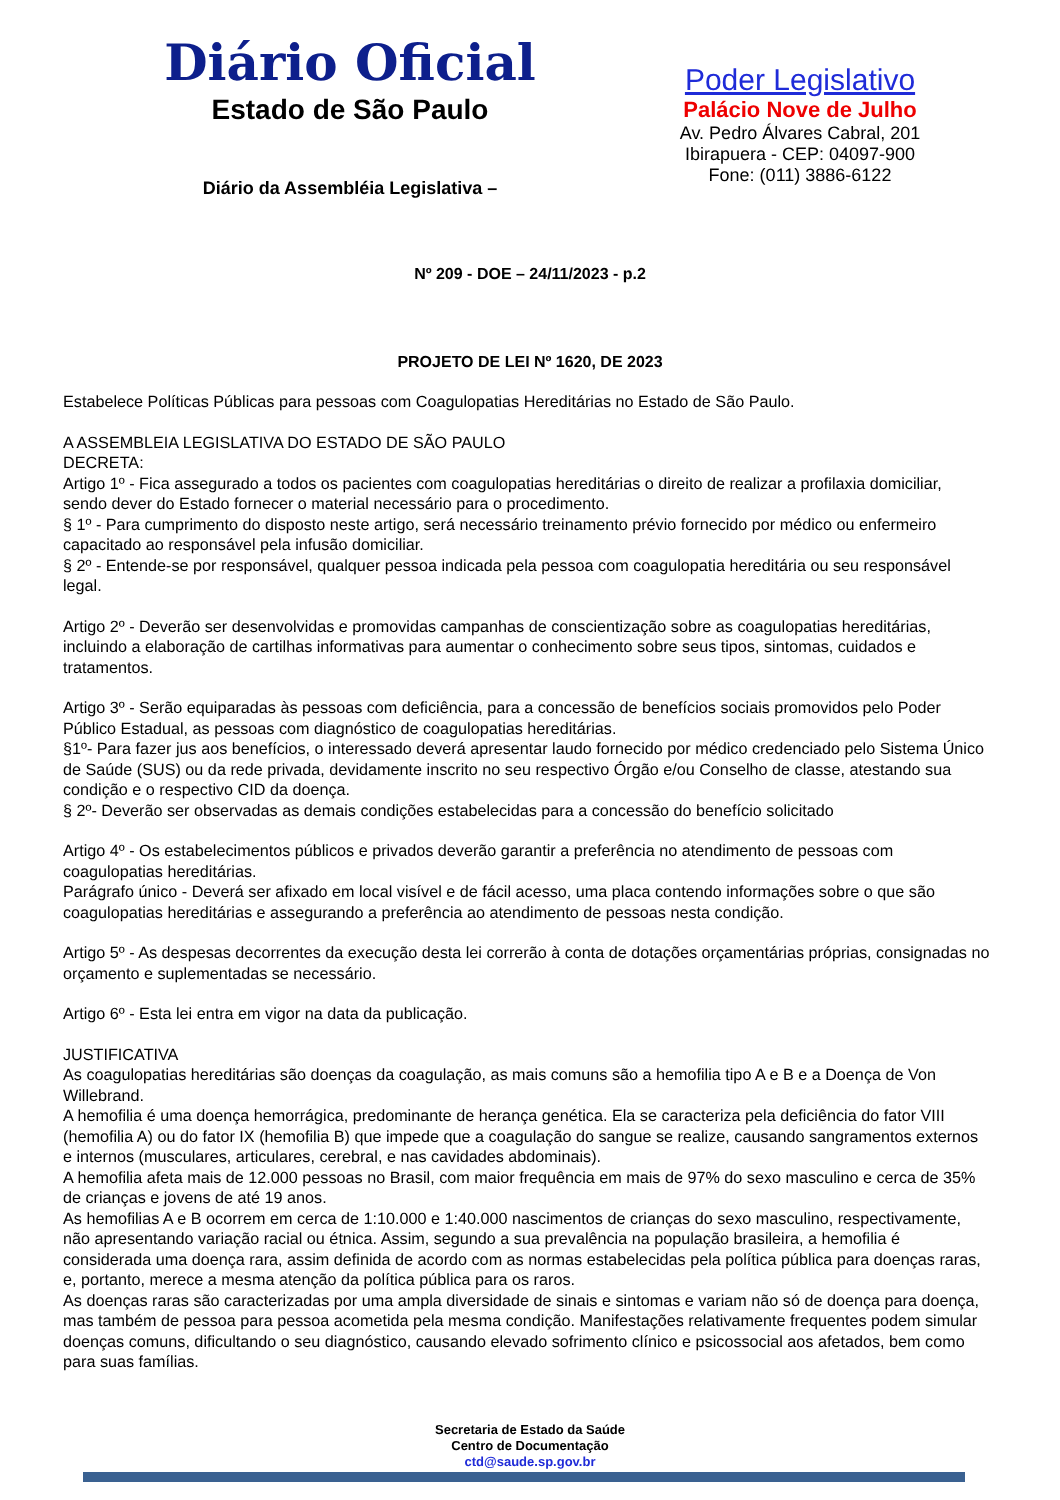Diário Oficial
Estado de São Paulo
Diário da Assembléia Legislativa –
Poder Legislativo
Palácio Nove de Julho
Av. Pedro Álvares Cabral, 201
Ibirapuera - CEP: 04097-900
Fone: (011) 3886-6122
Nº 209 - DOE – 24/11/2023 - p.2
PROJETO DE LEI Nº 1620, DE 2023
Estabelece Políticas Públicas para pessoas com Coagulopatias Hereditárias no Estado de São Paulo.
A ASSEMBLEIA LEGISLATIVA DO ESTADO DE SÃO PAULO
DECRETA:
Artigo 1º - Fica assegurado a todos os pacientes com coagulopatias hereditárias o direito de realizar a profilaxia domiciliar, sendo dever do Estado fornecer o material necessário para o procedimento.
§ 1º - Para cumprimento do disposto neste artigo, será necessário treinamento prévio fornecido por médico ou enfermeiro capacitado ao responsável pela infusão domiciliar.
§ 2º - Entende-se por responsável, qualquer pessoa indicada pela pessoa com coagulopatia hereditária ou seu responsável legal.
Artigo 2º - Deverão ser desenvolvidas e promovidas campanhas de conscientização sobre as coagulopatias hereditárias, incluindo a elaboração de cartilhas informativas para aumentar o conhecimento sobre seus tipos, sintomas, cuidados e tratamentos.
Artigo 3º - Serão equiparadas às pessoas com deficiência, para a concessão de benefícios sociais promovidos pelo Poder Público Estadual, as pessoas com diagnóstico de coagulopatias hereditárias.
§1º- Para fazer jus aos benefícios, o interessado deverá apresentar laudo fornecido por médico credenciado pelo Sistema Único de Saúde (SUS) ou da rede privada, devidamente inscrito no seu respectivo Órgão e/ou Conselho de classe, atestando sua condição e o respectivo CID da doença.
§ 2º- Deverão ser observadas as demais condições estabelecidas para a concessão do benefício solicitado
Artigo 4º - Os estabelecimentos públicos e privados deverão garantir a preferência no atendimento de pessoas com coagulopatias hereditárias.
Parágrafo único - Deverá ser afixado em local visível e de fácil acesso, uma placa contendo informações sobre o que são coagulopatias hereditárias e assegurando a preferência ao atendimento de pessoas nesta condição.
Artigo 5º - As despesas decorrentes da execução desta lei correrão à conta de dotações orçamentárias próprias, consignadas no orçamento e suplementadas se necessário.
Artigo 6º - Esta lei entra em vigor na data da publicação.
JUSTIFICATIVA
As coagulopatias hereditárias são doenças da coagulação, as mais comuns são a hemofilia tipo A e B e a Doença de Von Willebrand.
A hemofilia é uma doença hemorrágica, predominante de herança genética. Ela se caracteriza pela deficiência do fator VIII (hemofilia A) ou do fator IX (hemofilia B) que impede que a coagulação do sangue se realize, causando sangramentos externos e internos (musculares, articulares, cerebral, e nas cavidades abdominais).
A hemofilia afeta mais de 12.000 pessoas no Brasil, com maior frequência em mais de 97% do sexo masculino e cerca de 35% de crianças e jovens de até 19 anos.
As hemofilias A e B ocorrem em cerca de 1:10.000 e 1:40.000 nascimentos de crianças do sexo masculino, respectivamente, não apresentando variação racial ou étnica. Assim, segundo a sua prevalência na população brasileira, a hemofilia é considerada uma doença rara, assim definida de acordo com as normas estabelecidas pela política pública para doenças raras, e, portanto, merece a mesma atenção da política pública para os raros.
As doenças raras são caracterizadas por uma ampla diversidade de sinais e sintomas e variam não só de doença para doença, mas também de pessoa para pessoa acometida pela mesma condição. Manifestações relativamente frequentes podem simular doenças comuns, dificultando o seu diagnóstico, causando elevado sofrimento clínico e psicossocial aos afetados, bem como para suas famílias.
Secretaria de Estado da Saúde
Centro de Documentação
ctd@saude.sp.gov.br